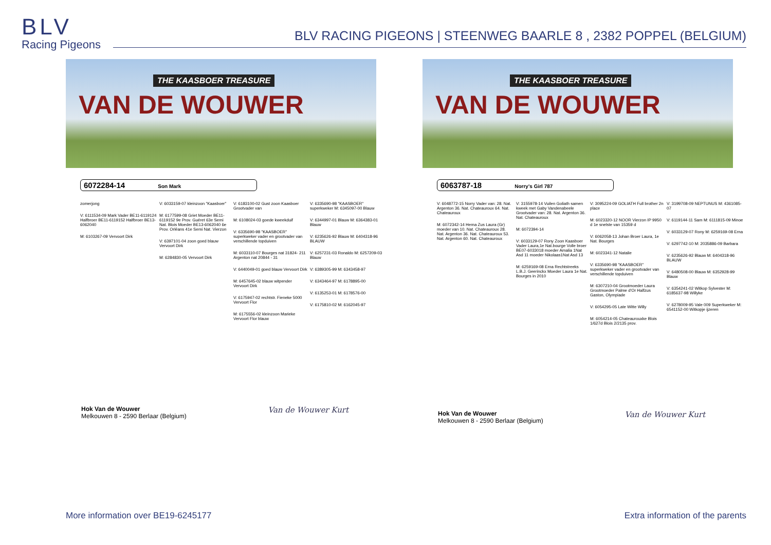BLV
Racing Pigeons
BLV RACING PIGEONS | STEENWEG BAARLE 8 , 2382 POPPEL (BELGIUM)
THE KAASBOER TREASURE
VAN DE WOUWER
6072284-14 Son Mark
zomerjong
V: 6111534-09 Mark Vader BE11-6119124 Halfbroer BE11-6119152 Halfbroer BE13-6062040
M: 6103267-09 Vervoort Dirk
V: 6033159-07 kleinzoon "Kaasboer"
M: 6177599-08 Griet Moeder BE11-6119152 9e Prov. Guéret 63e Semi Nat. Blois Moeder BE13-6062040 6e Prov. Orléans 41e Semi Nat. Vierzon
V: 6397101-04 zoon goed blauw Vervoort Dirk
M: 6284830-05 Vervoort Dirk
V: 6183100-02 Gust zoon Kaasboer Grootvader van
M: 6108024-03 goede kweekduif
V: 6335690-98 "KAASBOER" superkweker vader en grootvader van verschillende topduiven
M: 6033110-07 Bourges nat 31824- 211 Argenton nat 20844 - 31
V: 6440049-01 goed blauw Vervoort Dirk
M: 6457645-02 blauw witpender Vervoort Dirk
V: 6175947-02 rechtstr. Fieneke 5000 Vervoort Flor
M: 6175556-02 kleinzoon Marieke Vervoort Flor blauw
V: 6335690-98 "KAASBOER" superkweker M: 6345097-00 Blauw
V: 6344997-01 Blauw M: 6364383-01 Blauw
V: 6235626-92 Blauw M: 6404318-96 BLAUW
V: 6257231-03 Ronaldo M: 6257209-03 Blauw
V: 6389305-99 M: 6343458-97
V: 6343464-97 M: 6178895-00
V: 6135253-01 M: 6178576-00
V: 6175810-02 M: 6162045-97
Hok Van de Wouwer
Melkouwen 8 - 2590 Berlaar (Belgium)
Van de Wouwer Kurt
THE KAASBOER TREASURE
VAN DE WOUWER
6063787-18 Norry's Girl 787
V: 6048772-15 Norry Vader van: 28. Nat. Argenton 36. Nat. Chateauroux 64. Nat. Chateauroux
M: 6072342-14 Hema Zus Laura (Gr) moeder van 10. Nat. Chateauroux 28. Nat. Argenton 36. Nat. Chateauroux 53. Nat. Argenton 60. Nat. Chateauroux
V: 3155978-14 Vuilen Goliath samen kweek met Gaby Vandenabeele Grootvader van: 28. Nat. Argenton 36. Nat. Chateauroux
M: 6072394-14
V: 6033129-07 Rony Zoon Kaasboer Vader Laura,1e Nat.bourge Volle broer BE07-6033018 moeder Amalia 1Nat Asd 11 moeder Nikolaas1Nat Asd 13
M: 6259169-08 Erna Rechtstreeks L.B.J. Geerinckx Moeder Laura 1e Nat. Bourges in 2010
V: 3095224-09 GOLIATH Full brother 2n place
M: 6023320-12 NOOR Vierzon IP 9950 d 1e snelste van 15359 d
V: 6062058-13 Johan Broer Laura, 1e Nat. Bourges
M: 6023341-12 Natalie
V: 6335690-98 "KAASBOER" superkweker vader en grootvader van verschillende topduiven
M: 6307210-04 Grootmoeder Laura Grootmoeder Palme d'Or Halfzus Gaston, Olympiade
V: 6054295-05 Late Witte Willy
M: 6054214-05 Chateaurouxke Blois 1/627d Blois 2/2135 prov.
V: 3199708-09 NEPTUNUS M: 4361085-07
V: 6119144-11 Sam M: 6111815-09 Minoe
V: 6033129-07 Rony M: 6259169-08 Erna
V: 6297742-10 M: 2035886-09 Barbara
V: 6235626-92 Blauw M: 6404318-96 BLAUW
V: 6480508-00 Blauw M: 6352928-99 Blauw
V: 6354241-02 Witkop Sylvester M: 6185637-98 Willyke
V: 6278009-95 Vale 009 Superkweker M: 6541152-00 Witkopje ijzeren
Hok Van de Wouwer
Melkouwen 8 - 2590 Berlaar (Belgium)
Van de Wouwer Kurt
More information over BE19-6245177
Extra information of the parents